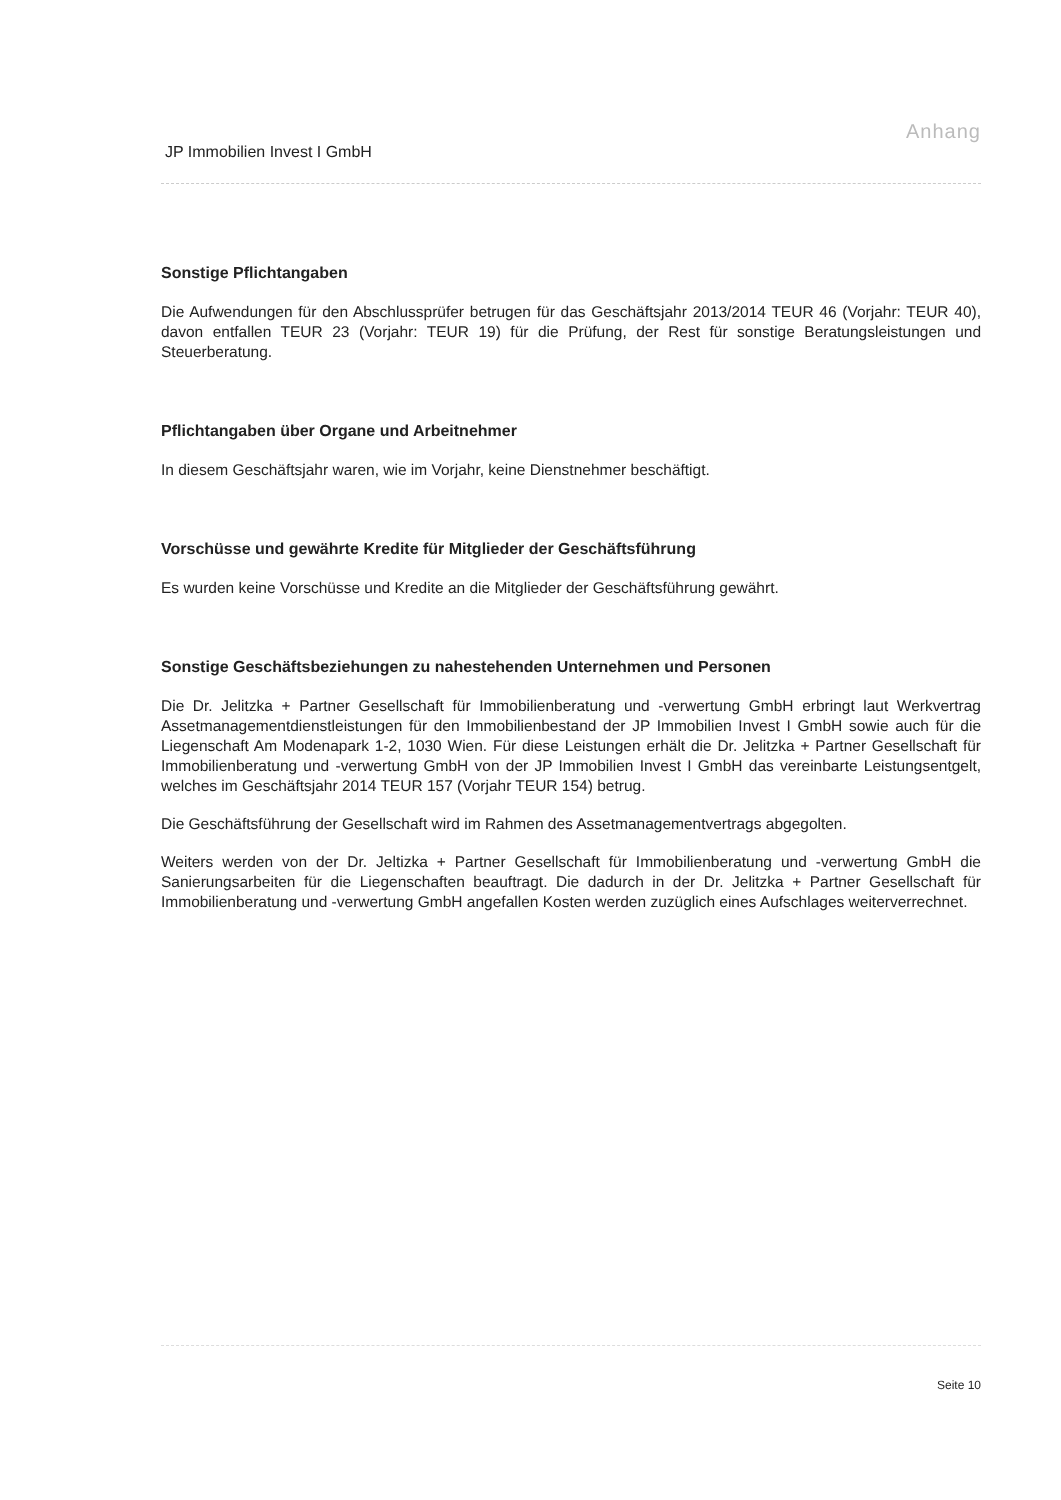Anhang
JP Immobilien Invest I GmbH
Sonstige Pflichtangaben
Die Aufwendungen für den Abschlussprüfer betrugen für das Geschäftsjahr 2013/2014 TEUR 46 (Vorjahr: TEUR 40), davon entfallen TEUR 23 (Vorjahr: TEUR 19) für die Prüfung, der Rest für sonstige Beratungs­leistungen und Steuerberatung.
Pflichtangaben über Organe und Arbeitnehmer
In diesem Geschäftsjahr waren, wie im Vorjahr, keine Dienstnehmer beschäftigt.
Vorschüsse und gewährte Kredite für Mitglieder der Geschäftsführung
Es wurden keine Vorschüsse und Kredite an die Mitglieder der Geschäftsführung gewährt.
Sonstige Geschäftsbeziehungen zu nahestehenden Unternehmen und Personen
Die Dr. Jelitzka + Partner Gesellschaft für Immobilienberatung und -verwertung GmbH erbringt laut Werkvertrag Assetmanagementdienstleistungen für den Immobilienbestand der JP Immobilien Invest I GmbH sowie auch für die Liegenschaft Am Modenapark 1-2, 1030 Wien. Für diese Leistungen erhält die Dr. Jelitzka + Partner Gesellschaft für Immobilienberatung und -verwertung GmbH von der JP Immobilien Invest I GmbH das vereinbarte Leistungsentgelt, welches im Geschäftsjahr 2014 TEUR 157 (Vorjahr TEUR 154) betrug.
Die Geschäftsführung der Gesellschaft wird im Rahmen des Assetmanagementvertrags abgegolten.
Weiters werden von der Dr. Jeltizka + Partner Gesellschaft für Immobilienberatung und -verwertung GmbH die Sanierungsarbeiten für die Liegenschaften beauftragt. Die dadurch in der Dr. Jelitzka + Partner Gesellschaft für Immobilienberatung und -verwertung GmbH angefallen Kosten werden zuzüglich eines Aufschlages weiterverrechnet.
Seite 10